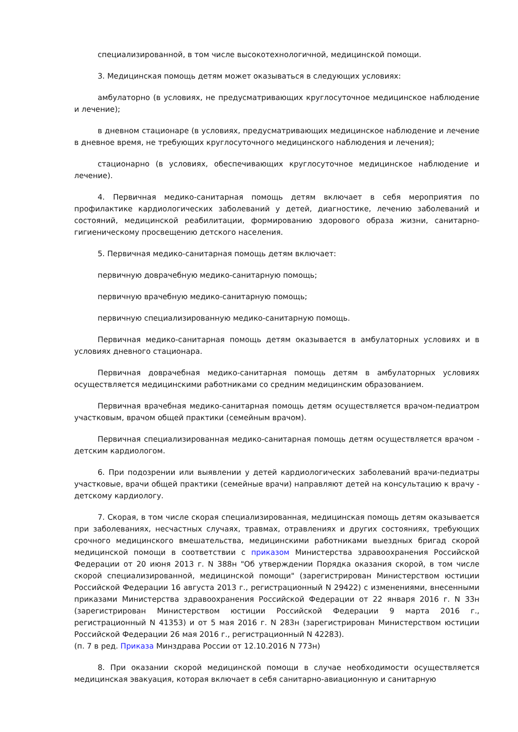специализированной, в том числе высокотехнологичной, медицинской помощи.
3. Медицинская помощь детям может оказываться в следующих условиях:
амбулаторно (в условиях, не предусматривающих круглосуточное медицинское наблюдение и лечение);
в дневном стационаре (в условиях, предусматривающих медицинское наблюдение и лечение в дневное время, не требующих круглосуточного медицинского наблюдения и лечения);
стационарно (в условиях, обеспечивающих круглосуточное медицинское наблюдение и лечение).
4. Первичная медико-санитарная помощь детям включает в себя мероприятия по профилактике кардиологических заболеваний у детей, диагностике, лечению заболеваний и состояний, медицинской реабилитации, формированию здорового образа жизни, санитарно-гигиеническому просвещению детского населения.
5. Первичная медико-санитарная помощь детям включает:
первичную доврачебную медико-санитарную помощь;
первичную врачебную медико-санитарную помощь;
первичную специализированную медико-санитарную помощь.
Первичная медико-санитарная помощь детям оказывается в амбулаторных условиях и в условиях дневного стационара.
Первичная доврачебная медико-санитарная помощь детям в амбулаторных условиях осуществляется медицинскими работниками со средним медицинским образованием.
Первичная врачебная медико-санитарная помощь детям осуществляется врачом-педиатром участковым, врачом общей практики (семейным врачом).
Первичная специализированная медико-санитарная помощь детям осуществляется врачом - детским кардиологом.
6. При подозрении или выявлении у детей кардиологических заболеваний врачи-педиатры участковые, врачи общей практики (семейные врачи) направляют детей на консультацию к врачу - детскому кардиологу.
7. Скорая, в том числе скорая специализированная, медицинская помощь детям оказывается при заболеваниях, несчастных случаях, травмах, отравлениях и других состояниях, требующих срочного медицинского вмешательства, медицинскими работниками выездных бригад скорой медицинской помощи в соответствии с приказом Министерства здравоохранения Российской Федерации от 20 июня 2013 г. N 388н "Об утверждении Порядка оказания скорой, в том числе скорой специализированной, медицинской помощи" (зарегистрирован Министерством юстиции Российской Федерации 16 августа 2013 г., регистрационный N 29422) с изменениями, внесенными приказами Министерства здравоохранения Российской Федерации от 22 января 2016 г. N 33н (зарегистрирован Министерством юстиции Российской Федерации 9 марта 2016 г., регистрационный N 41353) и от 5 мая 2016 г. N 283н (зарегистрирован Министерством юстиции Российской Федерации 26 мая 2016 г., регистрационный N 42283).
(п. 7 в ред. Приказа Минздрава России от 12.10.2016 N 773н)
8. При оказании скорой медицинской помощи в случае необходимости осуществляется медицинская эвакуация, которая включает в себя санитарно-авиационную и санитарную